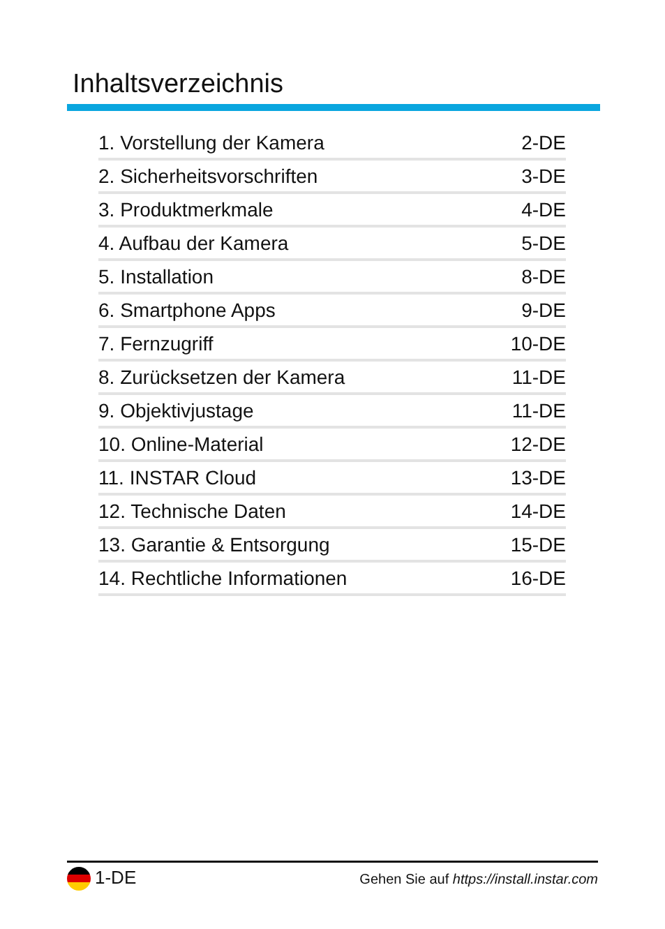Inhaltsverzeichnis
1. Vorstellung der Kamera 2-DE
2. Sicherheitsvorschriften 3-DE
3. Produktmerkmale 4-DE
4. Aufbau der Kamera 5-DE
5. Installation 8-DE
6. Smartphone Apps 9-DE
7. Fernzugriff 10-DE
8. Zurücksetzen der Kamera 11-DE
9. Objektivjustage 11-DE
10. Online-Material 12-DE
11. INSTAR Cloud 13-DE
12. Technische Daten 14-DE
13. Garantie & Entsorgung 15-DE
14. Rechtliche Informationen 16-DE
1-DE Gehen Sie auf https://install.instar.com